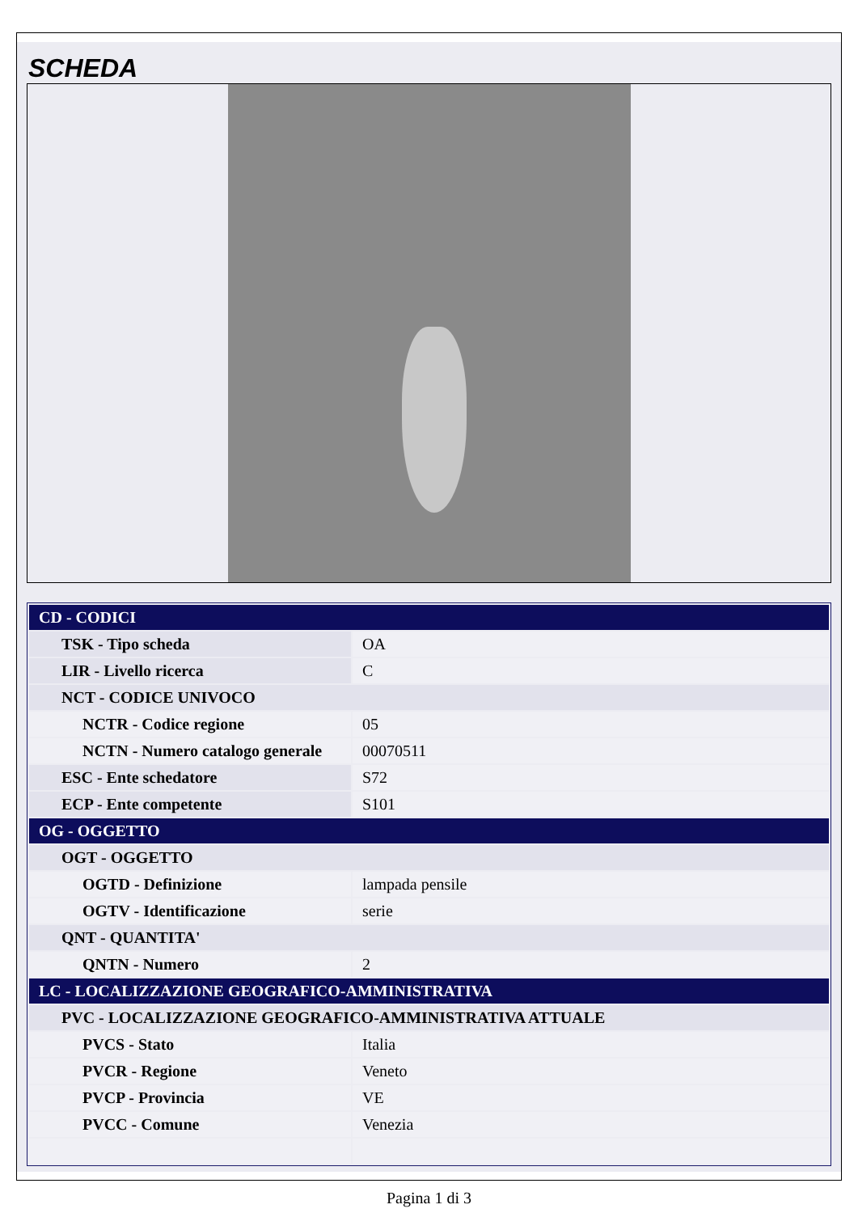SCHEDA
| CD - CODICI | |
| --- | --- |
| TSK - Tipo scheda | OA |
| LIR - Livello ricerca | C |
| NCT - CODICE UNIVOCO | |
| NCTR - Codice regione | 05 |
| NCTN - Numero catalogo generale | 00070511 |
| ESC - Ente schedatore | S72 |
| ECP - Ente competente | S101 |
| OG - OGGETTO | |
| OGT - OGGETTO | |
| OGTD - Definizione | lampada pensile |
| OGTV - Identificazione | serie |
| QNT - QUANTITA' | |
| QNTN - Numero | 2 |
| LC - LOCALIZZAZIONE GEOGRAFICO-AMMINISTRATIVA | |
| PVC - LOCALIZZAZIONE GEOGRAFICO-AMMINISTRATIVA ATTUALE | |
| PVCS - Stato | Italia |
| PVCR - Regione | Veneto |
| PVCP - Provincia | VE |
| PVCC - Comune | Venezia |
Pagina 1 di 3